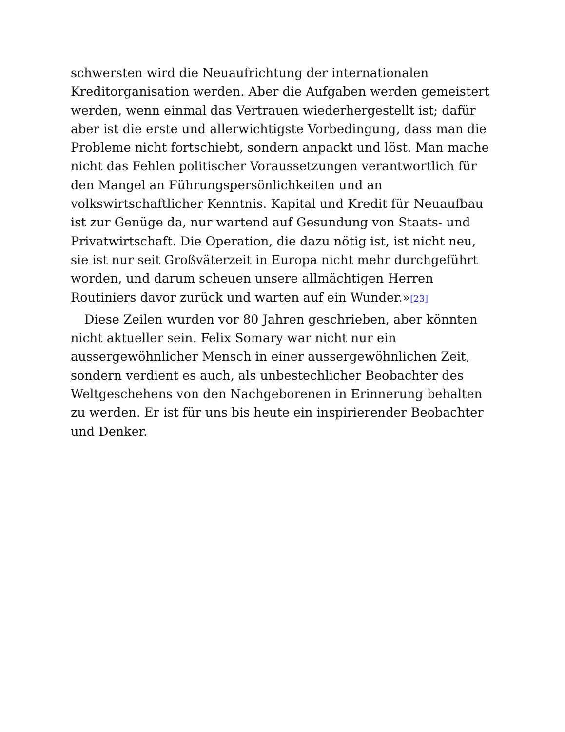schwersten wird die Neuaufrichtung der internationalen Kreditorganisation werden. Aber die Aufgaben werden gemeistert werden, wenn einmal das Vertrauen wiederhergestellt ist; dafür aber ist die erste und allerwichtigste Vorbedingung, dass man die Probleme nicht fortschiebt, sondern anpackt und löst. Man mache nicht das Fehlen politischer Voraussetzungen verantwortlich für den Mangel an Führungspersönlichkeiten und an volkswirtschaftlicher Kenntnis. Kapital und Kredit für Neuaufbau ist zur Genüge da, nur wartend auf Gesundung von Staats- und Privatwirtschaft. Die Operation, die dazu nötig ist, ist nicht neu, sie ist nur seit Großväterzeit in Europa nicht mehr durchgeführt worden, und darum scheuen unsere allmächtigen Herren Routiniers davor zurück und warten auf ein Wunder.»[23]
Diese Zeilen wurden vor 80 Jahren geschrieben, aber könnten nicht aktueller sein. Felix Somary war nicht nur ein aussergewöhnlicher Mensch in einer aussergewöhnlichen Zeit, sondern verdient es auch, als unbestechlicher Beobachter des Weltgeschehens von den Nachgeborenen in Erinnerung behalten zu werden. Er ist für uns bis heute ein inspirierender Beobachter und Denker.